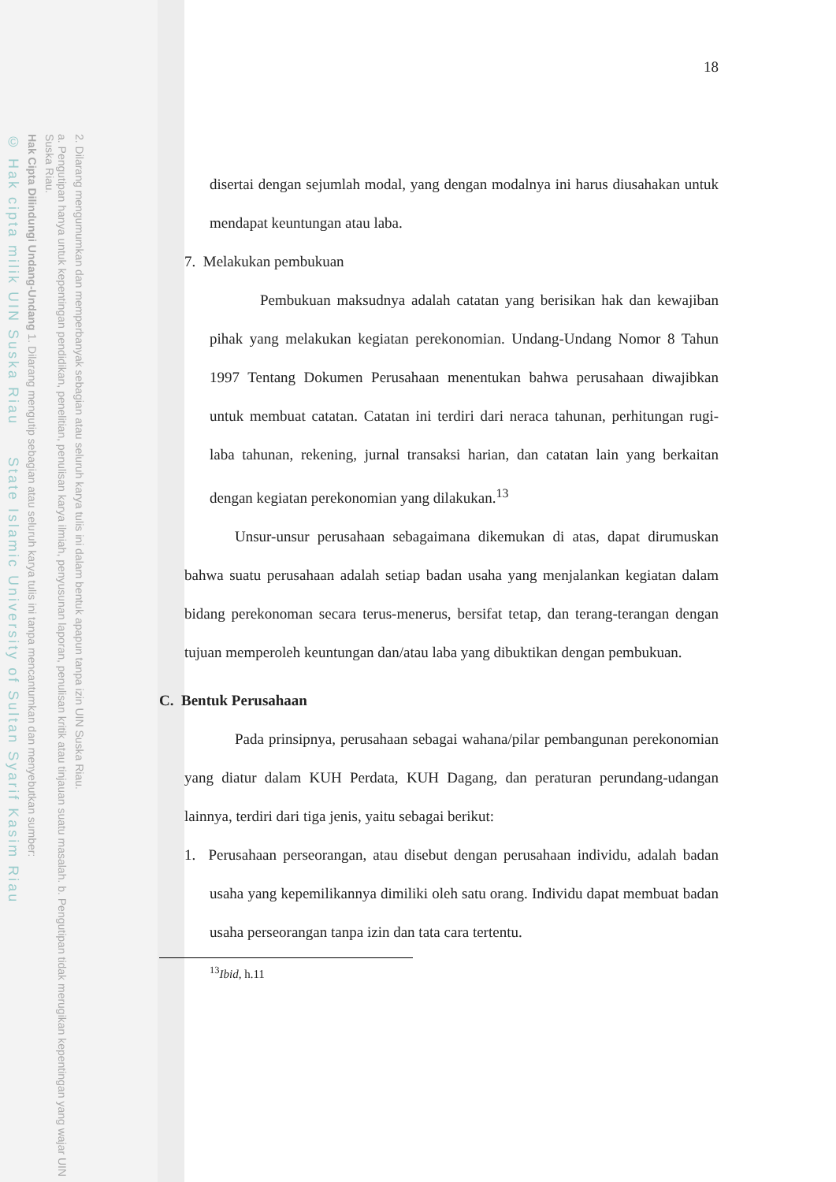2. Dilarang mengumumkan dan memperbanyak sebagian atau seluruh karya tulis ini dalam bentuk apapun tanpa izin UIN Suska Riau.
a. Pengutipan hanya untuk kepentingan pendidikan, penelitian, penulisan karya ilmiah, penyusunan laporan, penulisan kritik atau tinjauan suatu masalah. b. Pengutipan tidak merugikan kepentingan yang wajar UIN Suska Riau.
Hak Cipta Dilindungi Undang-Undang 1. Dilarang mengutip sebagian atau seluruh karya tulis ini tanpa mencantumkan dan menyebutkan sumber:
© Hak cipta milik UIN Suska Riau State Islamic University of Sultan Syarif Kasim Riau
18
disertai dengan sejumlah modal, yang dengan modalnya ini harus diusahakan untuk mendapat keuntungan atau laba.
7. Melakukan pembukuan
Pembukuan maksudnya adalah catatan yang berisikan hak dan kewajiban pihak yang melakukan kegiatan perekonomian. Undang-Undang Nomor 8 Tahun 1997 Tentang Dokumen Perusahaan menentukan bahwa perusahaan diwajibkan untuk membuat catatan. Catatan ini terdiri dari neraca tahunan, perhitungan rugi-laba tahunan, rekening, jurnal transaksi harian, dan catatan lain yang berkaitan dengan kegiatan perekonomian yang dilakukan.<sup>13</sup>
Unsur-unsur perusahaan sebagaimana dikemukan di atas, dapat dirumuskan bahwa suatu perusahaan adalah setiap badan usaha yang menjalankan kegiatan dalam bidang perekonoman secara terus-menerus, bersifat tetap, dan terang-terangan dengan tujuan memperoleh keuntungan dan/atau laba yang dibuktikan dengan pembukuan.
C. Bentuk Perusahaan
Pada prinsipnya, perusahaan sebagai wahana/pilar pembangunan perekonomian yang diatur dalam KUH Perdata, KUH Dagang, dan peraturan perundang-udangan lainnya, terdiri dari tiga jenis, yaitu sebagai berikut:
1. Perusahaan perseorangan, atau disebut dengan perusahaan individu, adalah badan usaha yang kepemilikannya dimiliki oleh satu orang. Individu dapat membuat badan usaha perseorangan tanpa izin dan tata cara tertentu.
<sup>13</sup> Ibid, h.11